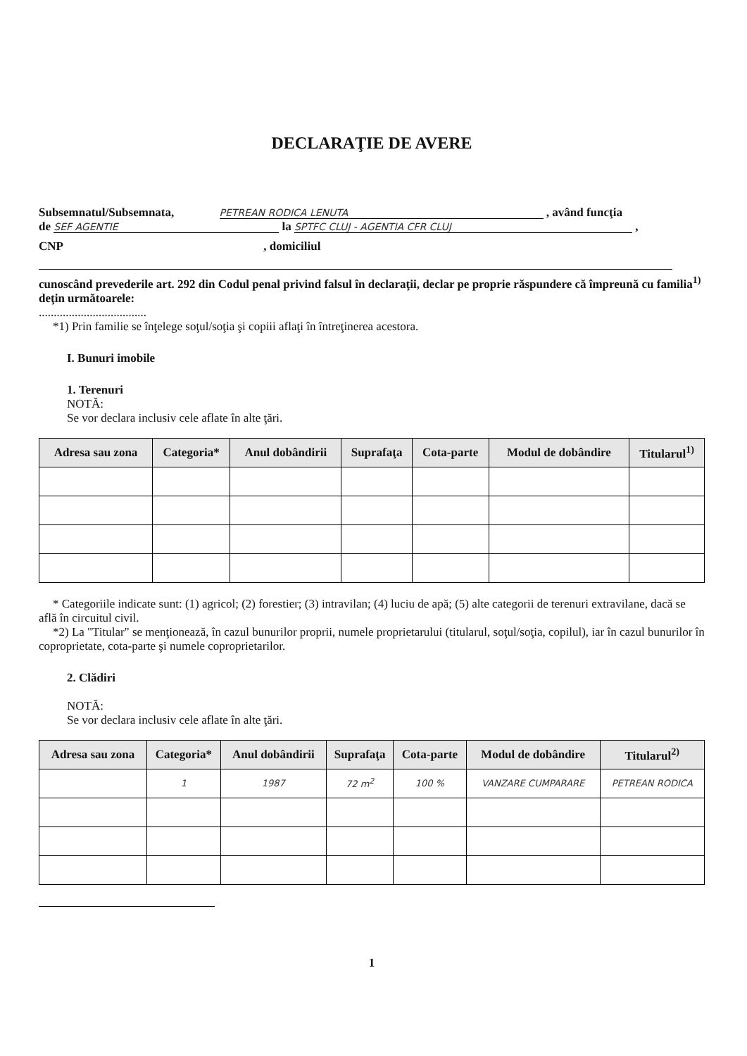DECLARAŢIE DE AVERE
Subsemnatul/Subsemnata, PETREAN RODICA LENUTA , având funcţia
de SEF AGENTIE la SPTFC CLUJ - AGENTIA CFR CLUJ ,
CNP , domiciliul
cunoscând prevederile art. 292 din Codul penal privind falsul în declaraţii, declar pe proprie răspundere că împreună cu familia<sup>1)</sup> deţin următoarele:
....................................
*1) Prin familie se înţelege soţul/soţia şi copiii aflaţi în întreţinerea acestora.
I. Bunuri imobile
1. Terenuri
NOTĂ:
Se vor declara inclusiv cele aflate în alte ţări.
| Adresa sau zona | Categoria* | Anul dobândirii | Suprafaţa | Cota-parte | Modul de dobândire | Titularul<sup>1)</sup> |
| --- | --- | --- | --- | --- | --- | --- |
* Categoriile indicate sunt: (1) agricol; (2) forestier; (3) intravilan; (4) luciu de apă; (5) alte categorii de terenuri extravilane, dacă se află în circuitul civil.
*2) La "Titular" se menţionează, în cazul bunurilor proprii, numele proprietarului (titularul, soţul/soţia, copilul), iar în cazul bunurilor în coproprietate, cota-parte şi numele coproprietarilor.
2. Clădiri
NOTĂ:
Se vor declara inclusiv cele aflate în alte ţări.
| Adresa sau zona | Categoria* | Anul dobândirii | Suprafaţa | Cota-parte | Modul de dobândire | Titularul<sup>2)</sup> |
| --- | --- | --- | --- | --- | --- | --- |
| | 1 | 1987 | 72 m<sup>2</sup> | 100 % | VANZARE CUMPARARE | PETREAN RODICA |
1